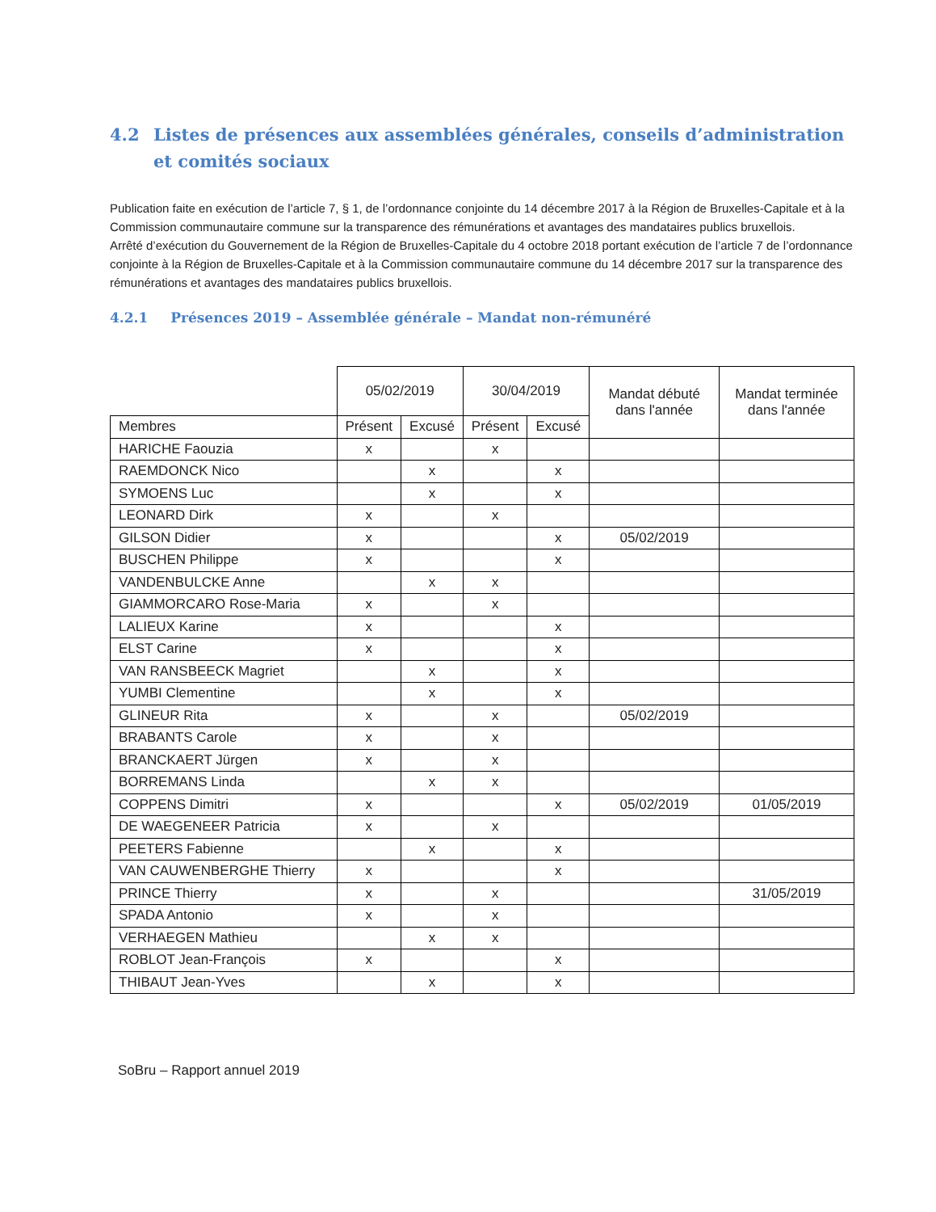4.2 Listes de présences aux assemblées générales, conseils d’administration et comités sociaux
Publication faite en exécution de l’article 7, § 1, de l’ordonnance conjointe du 14 décembre 2017 à la Région de Bruxelles-Capitale et à la Commission communautaire commune sur la transparence des rémunérations et avantages des mandataires publics bruxellois.
Arrêté d’exécution du Gouvernement de la Région de Bruxelles-Capitale du 4 octobre 2018 portant exécution de l’article 7 de l’ordonnance conjointe à la Région de Bruxelles-Capitale et à la Commission communautaire commune du 14 décembre 2017 sur la transparence des rémunérations et avantages des mandataires publics bruxellois.
4.2.1 Présences 2019 – Assemblée générale – Mandat non-rémunéré
| | 05/02/2019 | | 30/04/2019 | | Mandat débuté dans l'année | Mandat terminée dans l'année |
| --- | --- | --- | --- | --- | --- | --- |
| Membres | Présent | Excusé | Présent | Excusé | | |
| HARICHE Faouzia | x | | x | | | |
| RAEMDONCK Nico | | x | | x | | |
| SYMOENS Luc | | x | | x | | |
| LEONARD Dirk | x | | x | | | |
| GILSON Didier | x | | | x | 05/02/2019 | |
| BUSCHEN Philippe | x | | | x | | |
| VANDENBULCKE Anne | | x | x | | | |
| GIAMMORCARO Rose-Maria | x | | x | | | |
| LALIEUX Karine | x | | | x | | |
| ELST Carine | x | | | x | | |
| VAN RANSBEECK Magriet | | x | | x | | |
| YUMBI Clementine | | x | | x | | |
| GLINEUR Rita | x | | x | | 05/02/2019 | |
| BRABANTS Carole | x | | x | | | |
| BRANCKAERT Jürgen | x | | x | | | |
| BORREMANS Linda | | x | x | | | |
| COPPENS Dimitri | x | | | x | 05/02/2019 | 01/05/2019 |
| DE WAEGENEER Patricia | x | | x | | | |
| PEETERS Fabienne | | x | | x | | |
| VAN CAUWENBERGHE Thierry | x | | | x | | |
| PRINCE Thierry | x | | x | | | 31/05/2019 |
| SPADA Antonio | x | | x | | | |
| VERHAEGEN Mathieu | | x | x | | | |
| ROBLOT Jean-François | x | | | x | | |
| THIBAUT Jean-Yves | | x | | x | | |
SoBru – Rapport annuel 2019